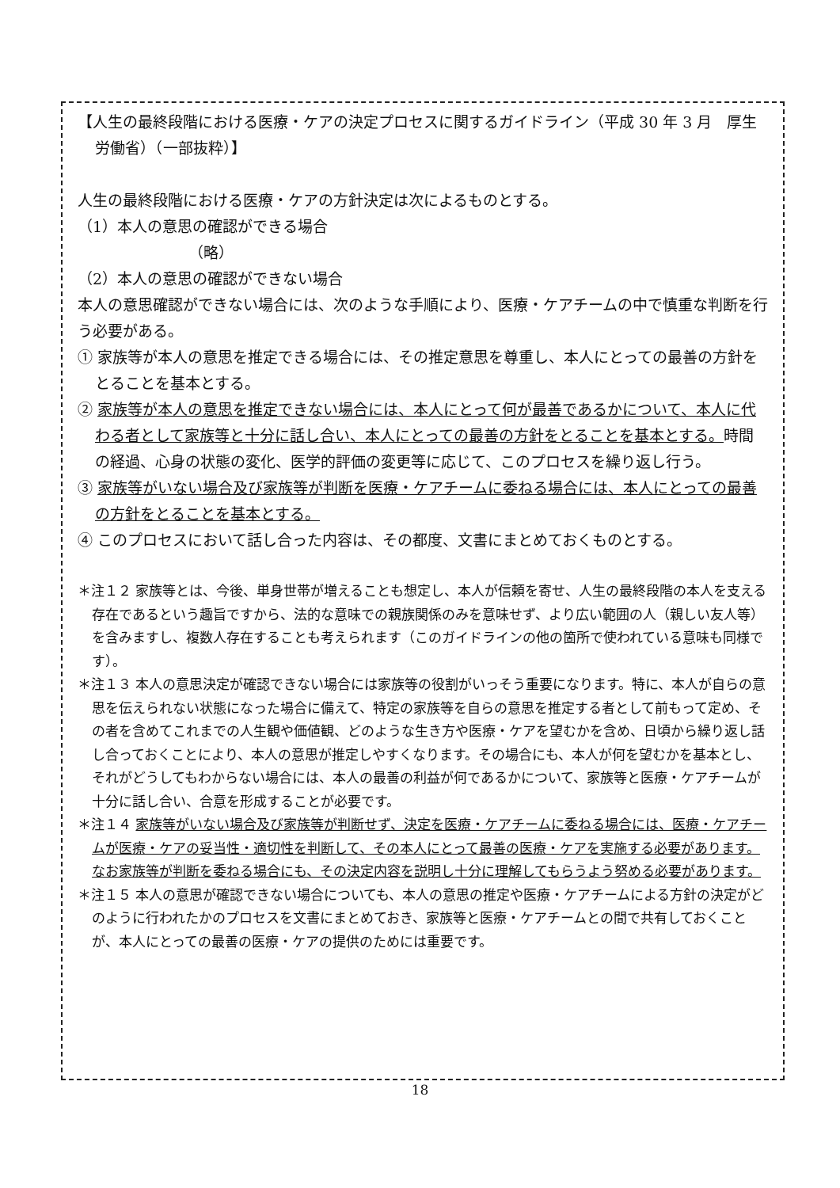【人生の最終段階における医療・ケアの決定プロセスに関するガイドライン（平成 30 年 3 月　厚生労働省）（一部抜粋）】
人生の最終段階における医療・ケアの方針決定は次によるものとする。
（1）本人の意思の確認ができる場合
（略）
（2）本人の意思の確認ができない場合
本人の意思確認ができない場合には、次のような手順により、医療・ケアチームの中で慎重な判断を行う必要がある。
① 家族等が本人の意思を推定できる場合には、その推定意思を尊重し、本人にとっての最善の方針をとることを基本とする。
② 家族等が本人の意思を推定できない場合には、本人にとって何が最善であるかについて、本人に代わる者として家族等と十分に話し合い、本人にとっての最善の方針をとることを基本とする。時間の経過、心身の状態の変化、医学的評価の変更等に応じて、このプロセスを繰り返し行う。
③ 家族等がいない場合及び家族等が判断を医療・ケアチームに委ねる場合には、本人にとっての最善の方針をとることを基本とする。
④ このプロセスにおいて話し合った内容は、その都度、文書にまとめておくものとする。
＊注１２ 家族等とは、今後、単身世帯が増えることも想定し、本人が信頼を寄せ、人生の最終段階の本人を支える存在であるという趣旨ですから、法的な意味での親族関係のみを意味せず、より広い範囲の人（親しい友人等）を含みますし、複数人存在することも考えられます（このガイドラインの他の箇所で使われている意味も同様です）。
＊注１３ 本人の意思決定が確認できない場合には家族等の役割がいっそう重要になります。特に、本人が自らの意思を伝えられない状態になった場合に備えて、特定の家族等を自らの意思を推定する者として前もって定め、その者を含めてこれまでの人生観や価値観、どのような生き方や医療・ケアを望むかを含め、日頃から繰り返し話し合っておくことにより、本人の意思が推定しやすくなります。その場合にも、本人が何を望むかを基本とし、それがどうしてもわからない場合には、本人の最善の利益が何であるかについて、家族等と医療・ケアチームが十分に話し合い、合意を形成することが必要です。
＊注１４ 家族等がいない場合及び家族等が判断せず、決定を医療・ケアチームに委ねる場合には、医療・ケアチームが医療・ケアの妥当性・適切性を判断して、その本人にとって最善の医療・ケアを実施する必要があります。なお家族等が判断を委ねる場合にも、その決定内容を説明し十分に理解してもらうよう努める必要があります。
＊注１５ 本人の意思が確認できない場合についても、本人の意思の推定や医療・ケアチームによる方針の決定がどのように行われたかのプロセスを文書にまとめておき、家族等と医療・ケアチームとの間で共有しておくことが、本人にとっての最善の医療・ケアの提供のためには重要です。
18